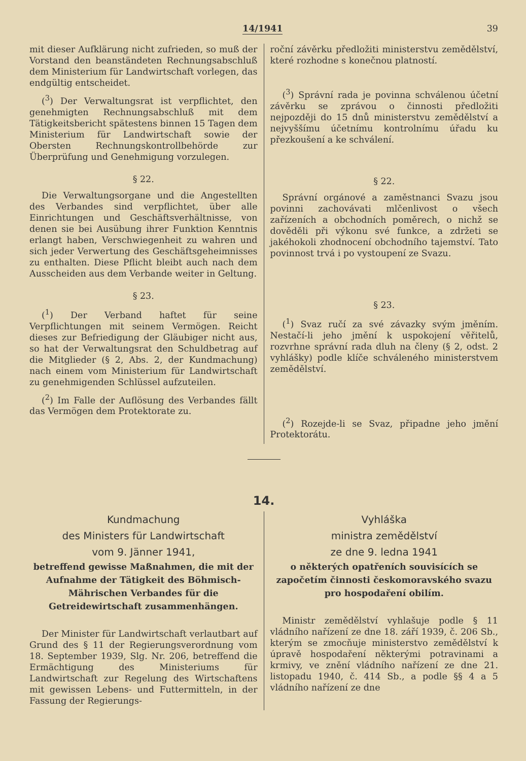14/1941 39
mit dieser Aufklärung nicht zufrieden, so muß der Vorstand den beanständeten Rechnungsabschluß dem Ministerium für Landwirtschaft vorlegen, das endgültig entscheidet.
(<sup>3</sup>) Der Verwaltungsrat ist verpflichtet, den genehmigten Rechnungsabschluß mit dem Tätigkeitsbericht spätestens binnen 15 Tagen dem Ministerium für Landwirtschaft sowie der Obersten Rechnungskontrollbehörde zur Überprüfung und Genehmigung vorzulegen.
§ 22.
Die Verwaltungsorgane und die Angestellten des Verbandes sind verpflichtet, über alle Einrichtungen und Geschäftsverhältnisse, von denen sie bei Ausübung ihrer Funktion Kenntnis erlangt haben, Verschwiegenheit zu wahren und sich jeder Verwertung des Geschäftsgeheimnisses zu enthalten. Diese Pflicht bleibt auch nach dem Ausscheiden aus dem Verbande weiter in Geltung.
§ 23.
(<sup>1</sup>) Der Verband haftet für seine Verpflichtungen mit seinem Vermögen. Reicht dieses zur Befriedigung der Gläubiger nicht aus, so hat der Verwaltungsrat den Schuldbetrag auf die Mitglieder (§ 2, Abs. 2, der Kundmachung) nach einem vom Ministerium für Landwirtschaft zu genehmigenden Schlüssel aufzuteilen.
(<sup>2</sup>) Im Falle der Auflösung des Verbandes fällt das Vermögen dem Protektorate zu.
roční závěrku předložiti ministerstvu zemědělství, které rozhodne s konečnou platností.
(<sup>3</sup>) Správní rada je povinna schválenou účetní závěrku se zprávou o činnosti předložiti nejpozději do 15 dnů ministerstvu zemědělství a nejvyššímu účetnímu kontrolnímu úřadu ku přezkoušení a ke schválení.
§ 22.
Správní orgánové a zaměstnanci Svazu jsou povinni zachovávati mlčenlivost o všech zařízeních a obchodních poměrech, o nichž se dověděli při výkonu své funkce, a zdržeti se jakéhokoli zhodnocení obchodního tajemství. Tato povinnost trvá i po vystoupení ze Svazu.
§ 23.
(<sup>1</sup>) Svaz ručí za své závazky svým jměním. Nestačí-li jeho jmění k uspokojení věřitelů, rozvrhne správní rada dluh na členy (§ 2, odst. 2 vyhlášky) podle klíče schváleného ministerstvem zemědělství.
(<sup>2</sup>) Rozejde-li se Svaz, připadne jeho jmění Protektorátu.
14.
Kundmachung
des Ministers für Landwirtschaft
vom 9. Jänner 1941,
betreffend gewisse Maßnahmen, die mit der Aufnahme der Tätigkeit des Böhmisch-Mährischen Verbandes für die Getreidewirtschaft zusammenhängen.
Der Minister für Landwirtschaft verlautbart auf Grund des § 11 der Regierungsverordnung vom 18. September 1939, Slg. Nr. 206, betreffend die Ermächtigung des Ministeriums für Landwirtschaft zur Regelung des Wirtschaftens mit gewissen Lebens- und Futtermitteln, in der Fassung der Regierungs-
Vyhláška
ministra zemědělství
ze dne 9. ledna 1941
o některých opatřeních souvisících se započetím činnosti českomoravského svazu pro hospodaření obilím.
Ministr zemědělství vyhlašuje podle § 11 vládního nařízení ze dne 18. září 1939, č. 206 Sb., kterým se zmocňuje ministerstvo zemědělství k úpravě hospodaření některými potravinami a krmivy, ve znění vládního nařízení ze dne 21. listopadu 1940, č. 414 Sb., a podle §§ 4 a 5 vládního nařízení ze dne